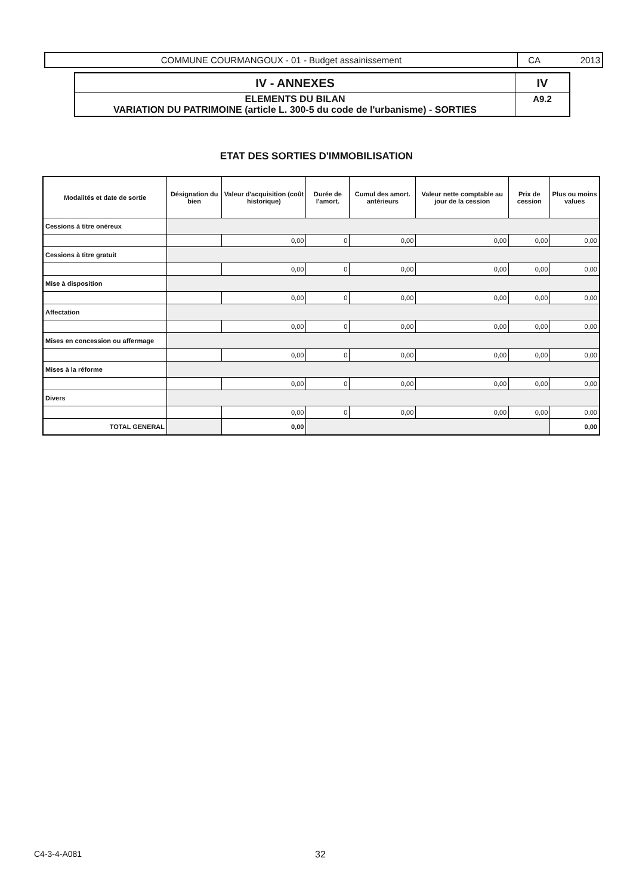COMMUNE COURMANGOUX - 01 - Budget assainissement CA 2013
| IV - ANNEXES | IV |
| ELEMENTS DU BILAN VARIATION DU PATRIMOINE (article L. 300-5 du code de l'urbanisme) - SORTIES | A9.2 |
ETAT DES SORTIES D'IMMOBILISATION
| Modalités et date de sortie | Désignation du bien | Valeur d'acquisition (coût historique) | Durée de l'amort. | Cumul des amort. antérieurs | Valeur nette comptable au jour de la cession | Prix de cession | Plus ou moins values |
| --- | --- | --- | --- | --- | --- | --- | --- |
| Cessions à titre onéreux | | | | | | | |
| | | 0,00 | 0 | 0,00 | 0,00 | 0,00 | 0,00 |
| Cessions à titre gratuit | | | | | | | |
| | | 0,00 | 0 | 0,00 | 0,00 | 0,00 | 0,00 |
| Mise à disposition | | | | | | | |
| | | 0,00 | 0 | 0,00 | 0,00 | 0,00 | 0,00 |
| Affectation | | | | | | | |
| | | 0,00 | 0 | 0,00 | 0,00 | 0,00 | 0,00 |
| Mises en concession ou affermage | | | | | | | |
| | | 0,00 | 0 | 0,00 | 0,00 | 0,00 | 0,00 |
| Mises à la réforme | | | | | | | |
| | | 0,00 | 0 | 0,00 | 0,00 | 0,00 | 0,00 |
| Divers | | | | | | | |
| | | 0,00 | 0 | 0,00 | 0,00 | 0,00 | 0,00 |
| TOTAL GENERAL | | 0,00 | | | | | 0,00 |
C4-3-4-A081 32